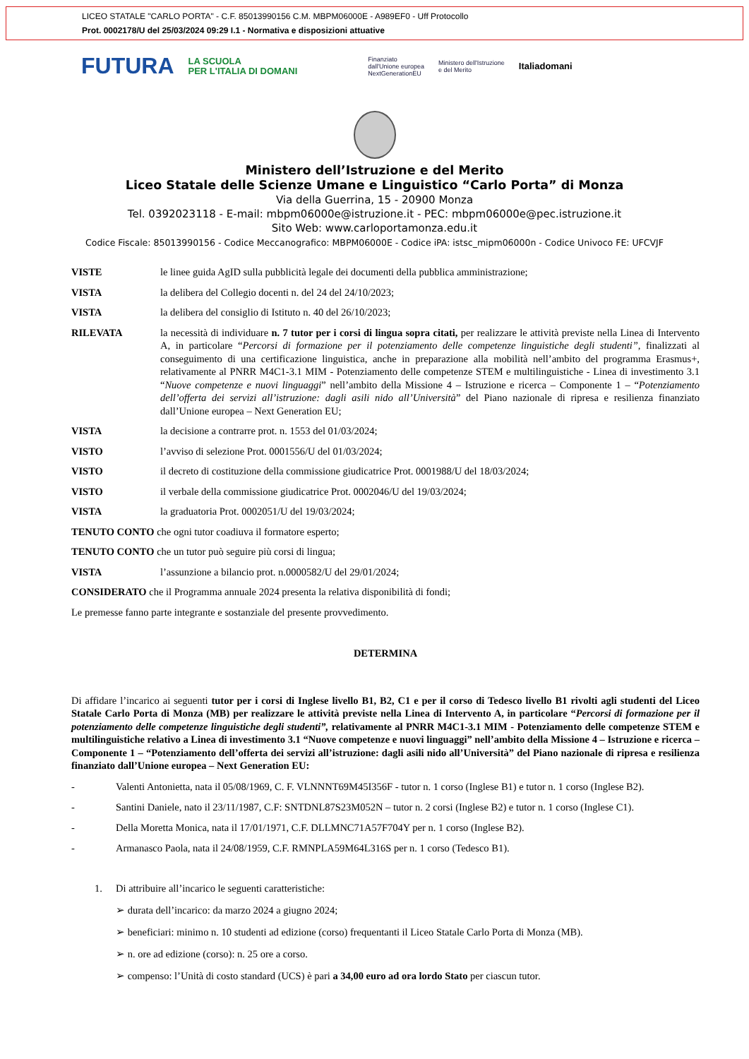LICEO STATALE "CARLO PORTA" - C.F. 85013990156 C.M. MBPM06000E - A989EF0 - Uff Protocollo
Prot. 0002178/U del 25/03/2024 09:29 I.1 - Normativa e disposizioni attuative
FUTURA LA SCUOLA
PER L'ITALIA DI DOMANI Finanziato
dall'Unione europea
NextGenerationEU Ministero dell'Istruzione
e del Merito Italiadomani
Ministero dell’Istruzione e del Merito
Liceo Statale delle Scienze Umane e Linguistico “Carlo Porta” di Monza
Via della Guerrina, 15 - 20900 Monza
Tel. 0392023118 - E-mail: mbpm06000e@istruzione.it - PEC: mbpm06000e@pec.istruzione.it
Sito Web: www.carloportamonza.edu.it
Codice Fiscale: 85013990156 - Codice Meccanografico: MBPM06000E - Codice iPA: istsc_mipm06000n - Codice Univoco FE: UFCVJF
VISTE le linee guida AgID sulla pubblicità legale dei documenti della pubblica amministrazione;
VISTA la delibera del Collegio docenti n. del 24 del 24/10/2023;
VISTA la delibera del consiglio di Istituto n. 40 del 26/10/2023;
RILEVATA la necessità di individuare n. 7 tutor per i corsi di lingua sopra citati, per realizzare le attività previste nella Linea di Intervento A, in particolare “Percorsi di formazione per il potenziamento delle competenze linguistiche degli studenti”, finalizzati al conseguimento di una certificazione linguistica, anche in preparazione alla mobilità nell’ambito del programma Erasmus+, relativamente al PNRR M4C1-3.1 MIM - Potenziamento delle competenze STEM e multilinguistiche - Linea di investimento 3.1 “Nuove competenze e nuovi linguaggi” nell’ambito della Missione 4 – Istruzione e ricerca – Componente 1 – “Potenziamento dell’offerta dei servizi all’istruzione: dagli asili nido all’Università” del Piano nazionale di ripresa e resilienza finanziato dall’Unione europea – Next Generation EU;
VISTA la decisione a contrarre prot. n. 1553 del 01/03/2024;
VISTO l’avviso di selezione Prot. 0001556/U del 01/03/2024;
VISTO il decreto di costituzione della commissione giudicatrice Prot. 0001988/U del 18/03/2024;
VISTO il verbale della commissione giudicatrice Prot. 0002046/U del 19/03/2024;
VISTA la graduatoria Prot. 0002051/U del 19/03/2024;
TENUTO CONTO che ogni tutor coadiuva il formatore esperto;
TENUTO CONTO che un tutor può seguire più corsi di lingua;
VISTA l’assunzione a bilancio prot. n.0000582/U del 29/01/2024;
CONSIDERATO che il Programma annuale 2024 presenta la relativa disponibilità di fondi;
Le premesse fanno parte integrante e sostanziale del presente provvedimento.
DETERMINA
Di affidare l’incarico ai seguenti tutor per i corsi di Inglese livello B1, B2, C1 e per il corso di Tedesco livello B1 rivolti agli studenti del Liceo Statale Carlo Porta di Monza (MB) per realizzare le attività previste nella Linea di Intervento A, in particolare “Percorsi di formazione per il potenziamento delle competenze linguistiche degli studenti”, relativamente al PNRR M4C1-3.1 MIM - Potenziamento delle competenze STEM e multilinguistiche relativo a Linea di investimento 3.1 “Nuove competenze e nuovi linguaggi” nell’ambito della Missione 4 – Istruzione e ricerca – Componente 1 – “Potenziamento dell’offerta dei servizi all’istruzione: dagli asili nido all’Università” del Piano nazionale di ripresa e resilienza finanziato dall’Unione europea – Next Generation EU:
- Valenti Antonietta, nata il 05/08/1969, C. F. VLNNNT69M45I356F - tutor n. 1 corso (Inglese B1) e tutor n. 1 corso (Inglese B2).
- Santini Daniele, nato il 23/11/1987, C.F: SNTDNL87S23M052N – tutor n. 2 corsi (Inglese B2) e tutor n. 1 corso (Inglese C1).
- Della Moretta Monica, nata il 17/01/1971, C.F. DLLMNC71A57F704Y per n. 1 corso (Inglese B2).
- Armanasco Paola, nata il 24/08/1959, C.F. RMNPLA59M64L316S per n. 1 corso (Tedesco B1).
1. Di attribuire all’incarico le seguenti caratteristiche:
➢ durata dell’incarico: da marzo 2024 a giugno 2024;
➢ beneficiari: minimo n. 10 studenti ad edizione (corso) frequentanti il Liceo Statale Carlo Porta di Monza (MB).
➢ n. ore ad edizione (corso): n. 25 ore a corso.
➢ compenso: l’Unità di costo standard (UCS) è pari a 34,00 euro ad ora lordo Stato per ciascun tutor.